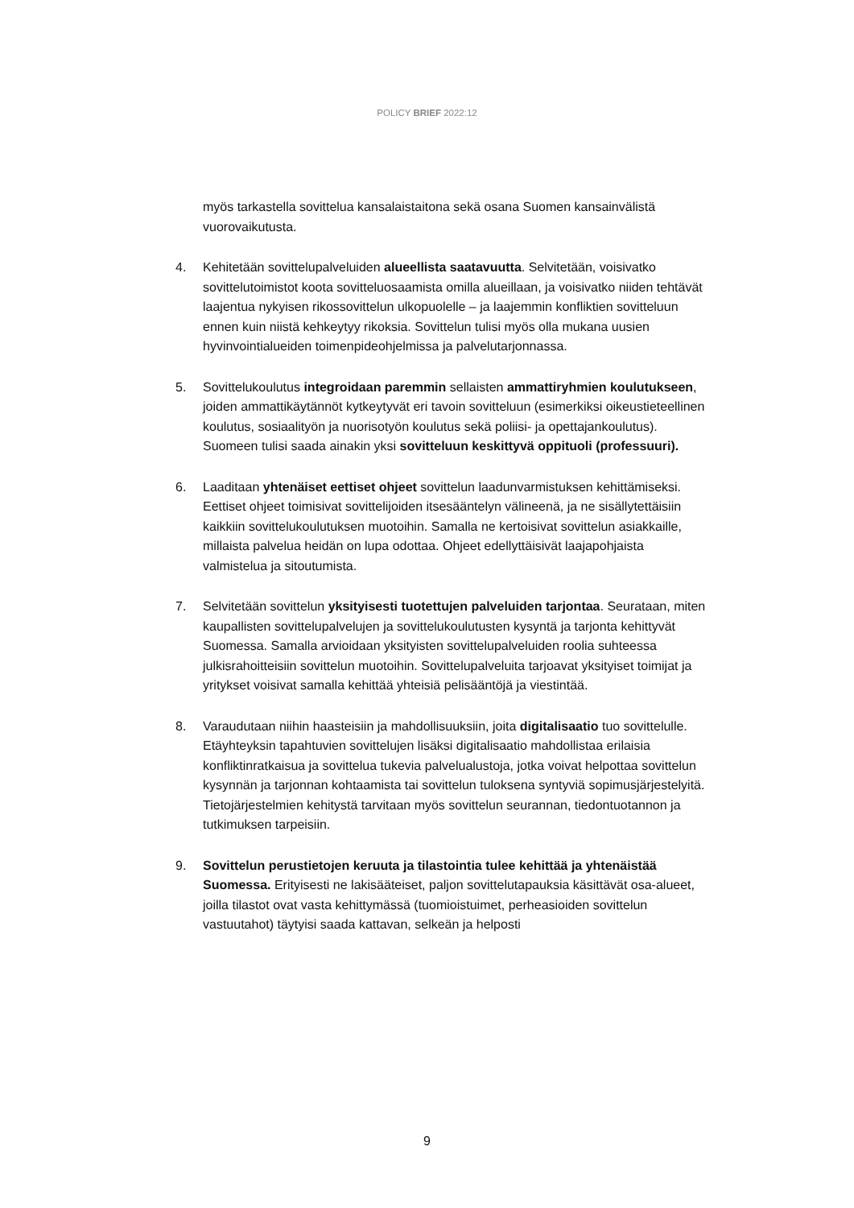POLICY BRIEF 2022:12
myös tarkastella sovittelua kansalaistaitona sekä osana Suomen kansainvälistä vuorovaikutusta.
4. Kehitetään sovittelupalveluiden alueellista saatavuutta. Selvitetään, voisivatko sovittelutoimistot koota sovitteluosaamista omilla alueillaan, ja voisivatko niiden tehtävät laajentua nykyisen rikossovittelun ulkopuolelle – ja laajemmin konfliktien sovitteluun ennen kuin niistä kehkeytyy rikoksia. Sovittelun tulisi myös olla mukana uusien hyvinvointialueiden toimenpideohjelmissa ja palvelutarjonnassa.
5. Sovittelukoulutus integroidaan paremmin sellaisten ammattiryhmien koulutukseen, joiden ammattikäytännöt kytkeytyvät eri tavoin sovitteluun (esimerkiksi oikeustieteellinen koulutus, sosiaalityön ja nuorisotyön koulutus sekä poliisi- ja opettajankoulutus). Suomeen tulisi saada ainakin yksi sovitteluun keskittyvä oppituoli (professuuri).
6. Laaditaan yhtenäiset eettiset ohjeet sovittelun laadunvarmistuksen kehittämiseksi. Eettiset ohjeet toimisivat sovittelijoiden itsesääntelyn välineenä, ja ne sisällytettäisiin kaikkiin sovittelukoulutuksen muotoihin. Samalla ne kertoisivat sovittelun asiakkaille, millaista palvelua heidän on lupa odottaa. Ohjeet edellyttäisivät laajapohjaista valmistelua ja sitoutumista.
7. Selvitetään sovittelun yksityisesti tuotettujen palveluiden tarjontaa. Seurataan, miten kaupallisten sovittelupalvelujen ja sovittelukoulutusten kysyntä ja tarjonta kehittyvät Suomessa. Samalla arvioidaan yksityisten sovittelupalveluiden roolia suhteessa julkisrahoitteisiin sovittelun muotoihin. Sovittelupalveluita tarjoavat yksityiset toimijat ja yritykset voisivat samalla kehittää yhteisiä pelisääntöjä ja viestintää.
8. Varaudutaan niihin haasteisiin ja mahdollisuuksiin, joita digitalisaatio tuo sovittelulle. Etäyhteyksin tapahtuvien sovittelujen lisäksi digitalisaatio mahdollistaa erilaisia konfliktinratkaisua ja sovittelua tukevia palvelualustoja, jotka voivat helpottaa sovittelun kysynnän ja tarjonnan kohtaamista tai sovittelun tuloksena syntyviä sopimusjärjestelyitä. Tietojärjestelmien kehitystä tarvitaan myös sovittelun seurannan, tiedontuotannon ja tutkimuksen tarpeisiin.
9. Sovittelun perustietojen keruuta ja tilastointia tulee kehittää ja yhtenäistää Suomessa. Erityisesti ne lakisääteiset, paljon sovittelutapauksia käsittävät osa-alueet, joilla tilastot ovat vasta kehittymässä (tuomioistuimet, perheasioiden sovittelun vastuutahot) täytyisi saada kattavan, selkeän ja helposti
9